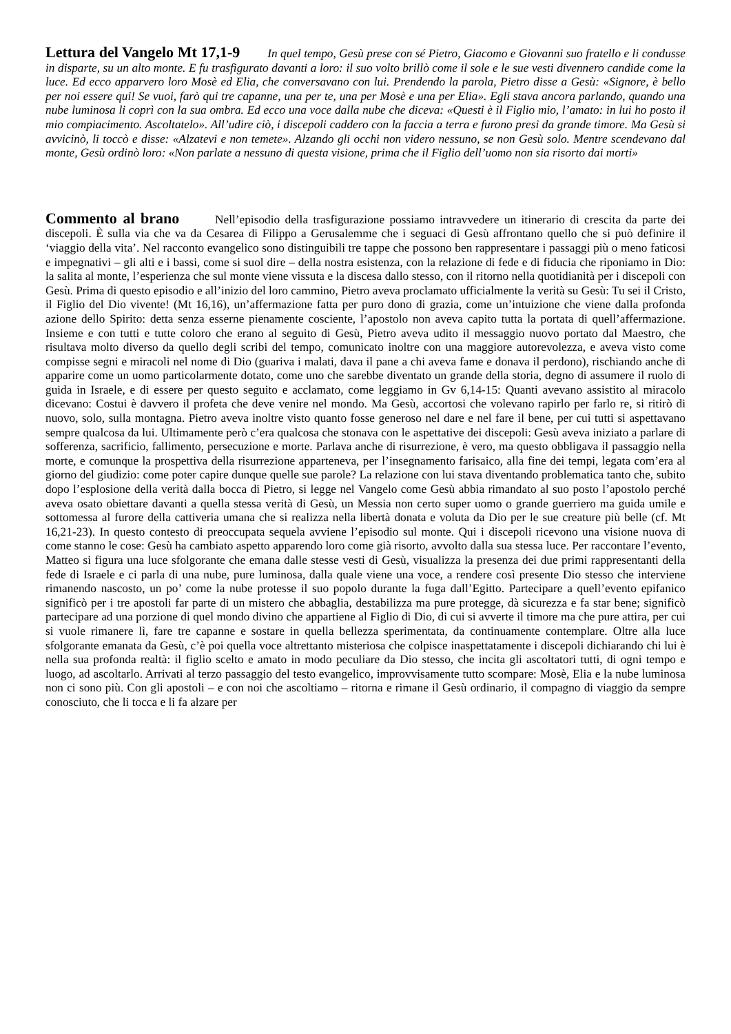Lettura del Vangelo Mt 17,1-9
In quel tempo, Gesù prese con sé Pietro, Giacomo e Giovanni suo fratello e li condusse in disparte, su un alto monte. E fu trasfigurato davanti a loro: il suo volto brillò come il sole e le sue vesti divennero candide come la luce. Ed ecco apparvero loro Mosè ed Elia, che conversavano con lui. Prendendo la parola, Pietro disse a Gesù: «Signore, è bello per noi essere qui! Se vuoi, farò qui tre capanne, una per te, una per Mosè e una per Elia». Egli stava ancora parlando, quando una nube luminosa li coprì con la sua ombra. Ed ecco una voce dalla nube che diceva: «Questi è il Figlio mio, l’amato: in lui ho posto il mio compiacimento. Ascoltatelo». All’udire ciò, i discepoli caddero con la faccia a terra e furono presi da grande timore. Ma Gesù si avvicinò, li toccò e disse: «Alzatevi e non temete». Alzando gli occhi non videro nessuno, se non Gesù solo. Mentre scendevano dal monte, Gesù ordinò loro: «Non parlate a nessuno di questa visione, prima che il Figlio dell’uomo non sia risorto dai morti»
Commento al brano
Nell’episodio della trasfigurazione possiamo intravvedere un itinerario di crescita da parte dei discepoli. È sulla via che va da Cesarea di Filippo a Gerusalemme che i seguaci di Gesù affrontano quello che si può definire il ‘viaggio della vita’. Nel racconto evangelico sono distinguibili tre tappe che possono ben rappresentare i passaggi più o meno faticosi e impegnativi – gli alti e i bassi, come si suol dire – della nostra esistenza, con la relazione di fede e di fiducia che riponiamo in Dio: la salita al monte, l’esperienza che sul monte viene vissuta e la discesa dallo stesso, con il ritorno nella quotidianità per i discepoli con Gesù. Prima di questo episodio e all’inizio del loro cammino, Pietro aveva proclamato ufficialmente la verità su Gesù: Tu sei il Cristo, il Figlio del Dio vivente! (Mt 16,16), un’affermazione fatta per puro dono di grazia, come un’intuizione che viene dalla profonda azione dello Spirito: detta senza esserne pienamente cosciente, l’apostolo non aveva capito tutta la portata di quell’affermazione. Insieme e con tutti e tutte coloro che erano al seguito di Gesù, Pietro aveva udito il messaggio nuovo portato dal Maestro, che risultava molto diverso da quello degli scribi del tempo, comunicato inoltre con una maggiore autorevolezza, e aveva visto come compisse segni e miracoli nel nome di Dio (guariva i malati, dava il pane a chi aveva fame e donava il perdono), rischiando anche di apparire come un uomo particolarmente dotato, come uno che sarebbe diventato un grande della storia, degno di assumere il ruolo di guida in Israele, e di essere per questo seguito e acclamato, come leggiamo in Gv 6,14-15: Quanti avevano assistito al miracolo dicevano: Costui è davvero il profeta che deve venire nel mondo. Ma Gesù, accortosi che volevano rapirlo per farlo re, si ritirò di nuovo, solo, sulla montagna. Pietro aveva inoltre visto quanto fosse generoso nel dare e nel fare il bene, per cui tutti si aspettavano sempre qualcosa da lui. Ultimamente però c’era qualcosa che stonava con le aspettative dei discepoli: Gesù aveva iniziato a parlare di sofferenza, sacrificio, fallimento, persecuzione e morte. Parlava anche di risurrezione, è vero, ma questo obbligava il passaggio nella morte, e comunque la prospettiva della risurrezione apparteneva, per l’insegnamento farisaico, alla fine dei tempi, legata com’era al giorno del giudizio: come poter capire dunque quelle sue parole? La relazione con lui stava diventando problematica tanto che, subito dopo l’esplosione della verità dalla bocca di Pietro, si legge nel Vangelo come Gesù abbia rimandato al suo posto l’apostolo perché aveva osato obiettare davanti a quella stessa verità di Gesù, un Messia non certo super uomo o grande guerriero ma guida umile e sottomessa al furore della cattiveria umana che si realizza nella libertà donata e voluta da Dio per le sue creature più belle (cf. Mt 16,21-23). In questo contesto di preoccupata sequela avviene l’episodio sul monte. Qui i discepoli ricevono una visione nuova di come stanno le cose: Gesù ha cambiato aspetto apparendo loro come già risorto, avvolto dalla sua stessa luce. Per raccontare l’evento, Matteo si figura una luce sfolgorante che emana dalle stesse vesti di Gesù, visualizza la presenza dei due primi rappresentanti della fede di Israele e ci parla di una nube, pure luminosa, dalla quale viene una voce, a rendere così presente Dio stesso che interviene rimanendo nascosto, un po’ come la nube protesse il suo popolo durante la fuga dall’Egitto. Partecipare a quell’evento epifanico significò per i tre apostoli far parte di un mistero che abbaglia, destabilizza ma pure protegge, dà sicurezza e fa star bene; significò partecipare ad una porzione di quel mondo divino che appartiene al Figlio di Dio, di cui si avverte il timore ma che pure attira, per cui si vuole rimanere lì, fare tre capanne e sostare in quella bellezza sperimentata, da continuamente contemplare. Oltre alla luce sfolgorante emanata da Gesù, c’è poi quella voce altrettanto misteriosa che colpisce inaspettatamente i discepoli dichiarando chi lui è nella sua profonda realtà: il figlio scelto e amato in modo peculiare da Dio stesso, che incita gli ascoltatori tutti, di ogni tempo e luogo, ad ascoltarlo. Arrivati al terzo passaggio del testo evangelico, improvvisamente tutto scompare: Mosè, Elia e la nube luminosa non ci sono più. Con gli apostoli – e con noi che ascoltiamo – ritorna e rimane il Gesù ordinario, il compagno di viaggio da sempre conosciuto, che li tocca e li fa alzare per